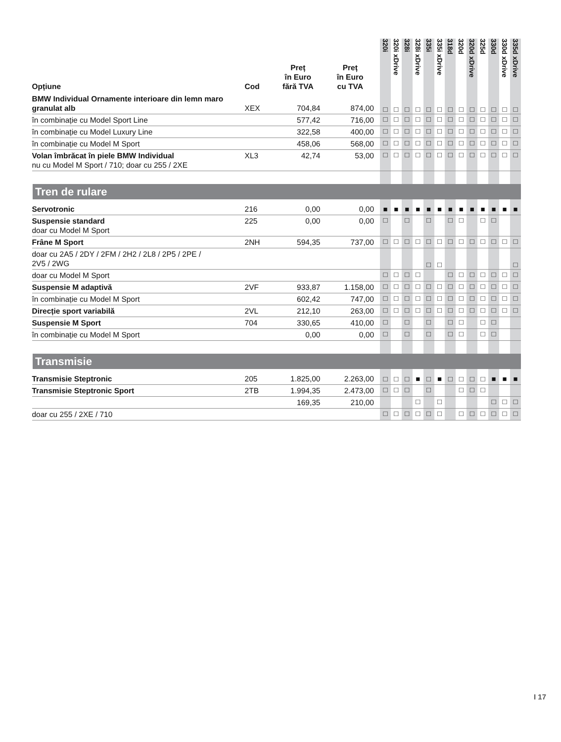| Opțiune | Cod | Preț în Euro fără TVA | Preț în Euro cu TVA | 320i | 320i xDrive | 328i | 328i xDrive | 335i | 335i xDrive | 318d | 320d | 320d xDrive | 325d | 330d | 330d xDrive | 335d xDrive |
| --- | --- | --- | --- | --- | --- | --- | --- | --- | --- | --- | --- | --- | --- | --- | --- | --- |
| BMW Individual Ornamente interioare din lemn maro granulat alb | XEX | 704,84 | 874,00 | □ | □ | □ | □ | □ | □ | □ | □ | □ | □ | □ | □ | □ |
| în combinație cu Model Sport Line | | 577,42 | 716,00 | □ | □ | □ | □ | □ | □ | □ | □ | □ | □ | □ | □ | □ |
| în combinație cu Model Luxury Line | | 322,58 | 400,00 | □ | □ | □ | □ | □ | □ | □ | □ | □ | □ | □ | □ | □ |
| în combinație cu Model M Sport | | 458,06 | 568,00 | □ | □ | □ | □ | □ | □ | □ | □ | □ | □ | □ | □ | □ |
| Volan îmbrăcat în piele BMW Individual nu cu Model M Sport / 710; doar cu 255 / 2XE | XL3 | 42,74 | 53,00 | □ | □ | □ | □ | □ | □ | □ | □ | □ | □ | □ | □ | □ |
| Tren de rulare | | | | | | | | | | | | | | | | |
| Servotronic | 216 | 0,00 | 0,00 | ■ | ■ | ■ | ■ | ■ | ■ | ■ | ■ | ■ | ■ | ■ | ■ | ■ |
| Suspensie standard doar cu Model M Sport | 225 | 0,00 | 0,00 | □ | | □ | | □ | | □ | □ | | □ | □ | | |
| Frâne M Sport | 2NH | 594,35 | 737,00 | □ | □ | □ | □ | □ | □ | □ | □ | □ | □ | □ | □ | □ |
| doar cu 2A5 / 2DY / 2FM / 2H2 / 2L8 / 2P5 / 2PE / 2V5 / 2WG | | | | | | | | □ | □ | | | | | | | □ |
| doar cu Model M Sport | | | | □ | □ | □ | □ | | | □ | □ | □ | □ | □ | □ | □ |
| Suspensie M adaptivă | 2VF | 933,87 | 1.158,00 | □ | □ | □ | □ | □ | □ | □ | □ | □ | □ | □ | □ | □ |
| în combinație cu Model M Sport | | 602,42 | 747,00 | □ | □ | □ | □ | □ | □ | □ | □ | □ | □ | □ | □ | □ |
| Direcție sport variabilă | 2VL | 212,10 | 263,00 | □ | □ | □ | □ | □ | □ | □ | □ | □ | □ | □ | □ | □ |
| Suspensie M Sport | 704 | 330,65 | 410,00 | □ | | □ | | □ | | □ | □ | | □ | □ | | |
| în combinație cu Model M Sport | | 0,00 | 0,00 | □ | | □ | | □ | | □ | □ | | □ | □ | | |
| Transmisie | | | | | | | | | | | | | | | | |
| Transmisie Steptronic | 205 | 1.825,00 | 2.263,00 | □ | □ | □ | ■ | □ | ■ | □ | □ | □ | □ | ■ | ■ | ■ |
| Transmisie Steptronic Sport | 2TB | 1.994,35 | 2.473,00 | □ | □ | □ | | □ | | | □ | □ | □ | | | |
| | | 169,35 | 210,00 | | | | □ | | □ | | | | | □ | □ | □ |
| doar cu 255 / 2XE / 710 | | | | □ | □ | □ | □ | □ | □ | | □ | □ | □ | □ | □ | □ |
I 17